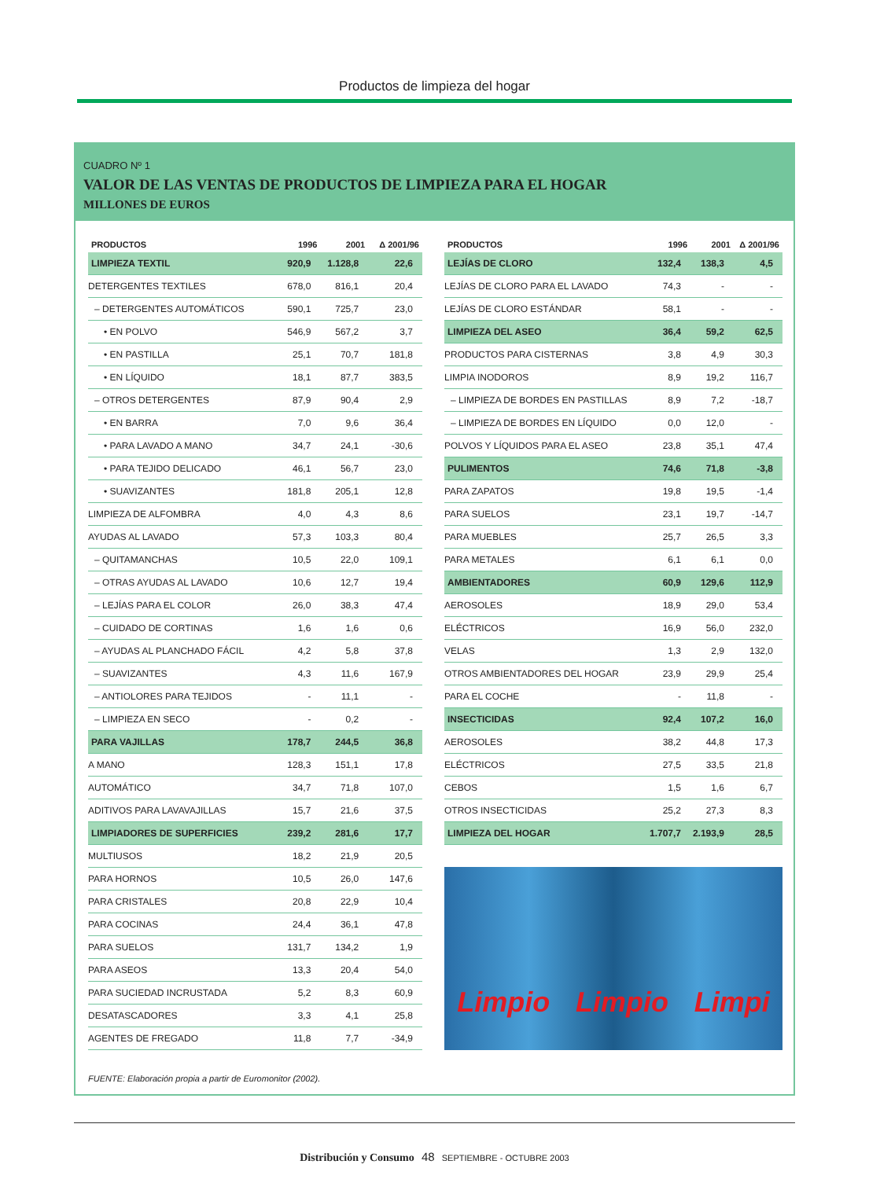Productos de limpieza del hogar
CUADRO Nº 1
VALOR DE LAS VENTAS DE PRODUCTOS DE LIMPIEZA PARA EL HOGAR
MILLONES DE EUROS
| PRODUCTOS | 1996 | 2001 | Δ 2001/96 |
| --- | --- | --- | --- |
| LIMPIEZA TEXTIL | 920,9 | 1.128,8 | 22,6 |
| DETERGENTES TEXTILES | 678,0 | 816,1 | 20,4 |
| – DETERGENTES AUTOMÁTICOS | 590,1 | 725,7 | 23,0 |
| • EN POLVO | 546,9 | 567,2 | 3,7 |
| • EN PASTILLA | 25,1 | 70,7 | 181,8 |
| • EN LÍQUIDO | 18,1 | 87,7 | 383,5 |
| – OTROS DETERGENTES | 87,9 | 90,4 | 2,9 |
| • EN BARRA | 7,0 | 9,6 | 36,4 |
| • PARA LAVADO A MANO | 34,7 | 24,1 | -30,6 |
| • PARA TEJIDO DELICADO | 46,1 | 56,7 | 23,0 |
| • SUAVIZANTES | 181,8 | 205,1 | 12,8 |
| LIMPIEZA DE ALFOMBRA | 4,0 | 4,3 | 8,6 |
| AYUDAS AL LAVADO | 57,3 | 103,3 | 80,4 |
| – QUITAMANCHAS | 10,5 | 22,0 | 109,1 |
| – OTRAS AYUDAS AL LAVADO | 10,6 | 12,7 | 19,4 |
| – LEJÍAS PARA EL COLOR | 26,0 | 38,3 | 47,4 |
| – CUIDADO DE CORTINAS | 1,6 | 1,6 | 0,6 |
| – AYUDAS AL PLANCHADO FÁCIL | 4,2 | 5,8 | 37,8 |
| – SUAVIZANTES | 4,3 | 11,6 | 167,9 |
| – ANTIOLORES PARA TEJIDOS | - | 11,1 | - |
| – LIMPIEZA EN SECO | - | 0,2 | - |
| PARA VAJILLAS | 178,7 | 244,5 | 36,8 |
| A MANO | 128,3 | 151,1 | 17,8 |
| AUTOMÁTICO | 34,7 | 71,8 | 107,0 |
| ADITIVOS PARA LAVAVAJILLAS | 15,7 | 21,6 | 37,5 |
| LIMPIADORES DE SUPERFICIES | 239,2 | 281,6 | 17,7 |
| MULTIUSOS | 18,2 | 21,9 | 20,5 |
| PARA HORNOS | 10,5 | 26,0 | 147,6 |
| PARA CRISTALES | 20,8 | 22,9 | 10,4 |
| PARA COCINAS | 24,4 | 36,1 | 47,8 |
| PARA SUELOS | 131,7 | 134,2 | 1,9 |
| PARA ASEOS | 13,3 | 20,4 | 54,0 |
| PARA SUCIEDAD INCRUSTADA | 5,2 | 8,3 | 60,9 |
| DESATASCADORES | 3,3 | 4,1 | 25,8 |
| AGENTES DE FREGADO | 11,8 | 7,7 | -34,9 |
| PRODUCTOS | 1996 | 2001 | Δ 2001/96 |
| --- | --- | --- | --- |
| LEJÍAS DE CLORO | 132,4 | 138,3 | 4,5 |
| LEJÍAS DE CLORO PARA EL LAVADO | 74,3 | - | - |
| LEJÍAS DE CLORO ESTÁNDAR | 58,1 | - | - |
| LIMPIEZA DEL ASEO | 36,4 | 59,2 | 62,5 |
| PRODUCTOS PARA CISTERNAS | 3,8 | 4,9 | 30,3 |
| LIMPIA INODOROS | 8,9 | 19,2 | 116,7 |
| – LIMPIEZA DE BORDES EN PASTILLAS | 8,9 | 7,2 | -18,7 |
| – LIMPIEZA DE BORDES EN LÍQUIDO | 0,0 | 12,0 | - |
| POLVOS Y LÍQUIDOS PARA EL ASEO | 23,8 | 35,1 | 47,4 |
| PULIMENTOS | 74,6 | 71,8 | -3,8 |
| PARA ZAPATOS | 19,8 | 19,5 | -1,4 |
| PARA SUELOS | 23,1 | 19,7 | -14,7 |
| PARA MUEBLES | 25,7 | 26,5 | 3,3 |
| PARA METALES | 6,1 | 6,1 | 0,0 |
| AMBIENTADORES | 60,9 | 129,6 | 112,9 |
| AEROSOLES | 18,9 | 29,0 | 53,4 |
| ELÉCTRICOS | 16,9 | 56,0 | 232,0 |
| VELAS | 1,3 | 2,9 | 132,0 |
| OTROS AMBIENTADORES DEL HOGAR | 23,9 | 29,9 | 25,4 |
| PARA EL COCHE | - | 11,8 | - |
| INSECTICIDAS | 92,4 | 107,2 | 16,0 |
| AEROSOLES | 38,2 | 44,8 | 17,3 |
| ELÉCTRICOS | 27,5 | 33,5 | 21,8 |
| CEBOS | 1,5 | 1,6 | 6,7 |
| OTROS INSECTICIDAS | 25,2 | 27,3 | 8,3 |
| LIMPIEZA DEL HOGAR | 1.707,7 | 2.193,9 | 28,5 |
Limpio Limpio Limpi
FUENTE: Elaboración propia a partir de Euromonitor (2002).
Distribución y Consumo 48 SEPTIEMBRE - OCTUBRE 2003